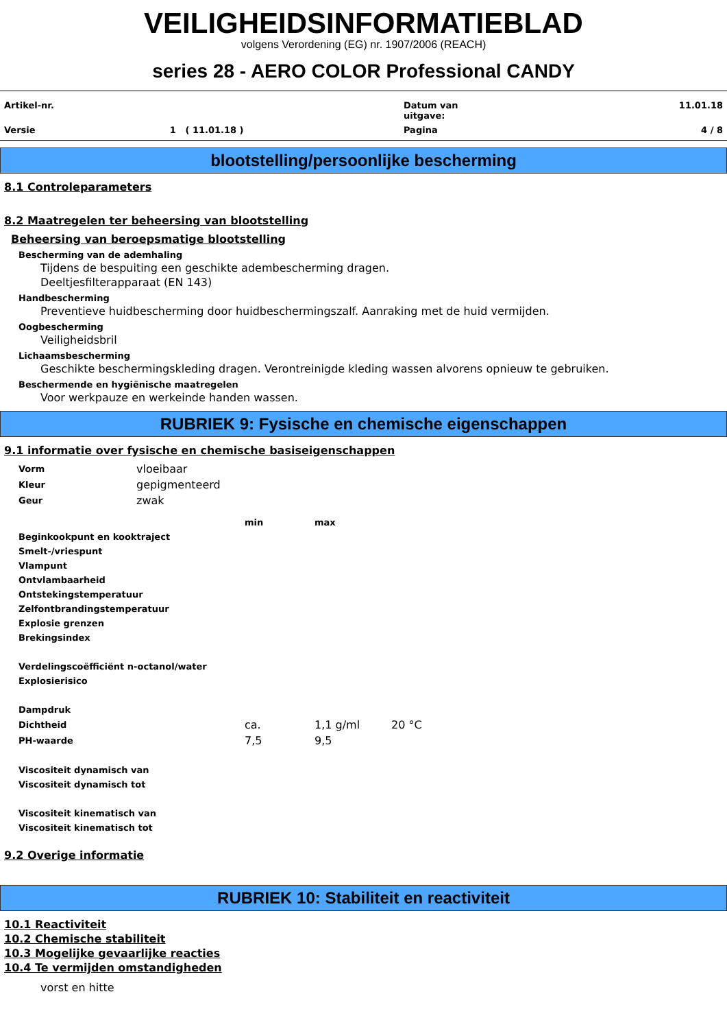VEILIGHEIDSINFORMATIEBLAD
volgens Verordening (EG) nr. 1907/2006 (REACH)
series 28 - AERO COLOR Professional CANDY
| Artikel-nr. | | Datum van uitgave: | 11.01.18 |
| Versie | 1 ( 11.01.18 ) | Pagina | 4 / 8 |
blootstelling/persoonlijke bescherming
8.1 Controleparameters
8.2 Maatregelen ter beheersing van blootstelling
Beheersing van beroepsmatige blootstelling
Bescherming van de ademhaling
Tijdens de bespuiting een geschikte adembescherming dragen.
Deeltjesfilterapparaat (EN 143)
Handbescherming
Preventieve huidbescherming door huidbeschermingszalf. Aanraking met de huid vermijden.
Oogbescherming
Veiligheidsbril
Lichaamsbescherming
Geschikte beschermingskleding dragen. Verontreinigde kleding wassen alvorens opnieuw te gebruiken.
Beschermende en hygiënische maatregelen
Voor werkpauze en werkeinde handen wassen.
RUBRIEK 9: Fysische en chemische eigenschappen
9.1 informatie over fysische en chemische basiseigenschappen
| Vorm | vloeibaar |
| Kleur | gepigmenteerd |
| Geur | zwak |
| | min | max | |
| Beginkookpunt en kooktraject | | | |
| Smelt-/vriespunt | | | |
| Vlampunt | | | |
| Ontvlambaarheid | | | |
| Ontstekingstemperatuur | | | |
| Zelfontbrandingstemperatuur | | | |
| Explosie grenzen | | | |
| Brekingsindex | | | |
| Verdelingscoëfficiënt n-octanol/water | | | |
| Explosierisico | | | |
| Dampdruk | | | |
| Dichtheid | ca. | 1,1 g/ml | 20 °C |
| PH-waarde | 7,5 | 9,5 | |
| Viscositeit dynamisch van | | | |
| Viscositeit dynamisch tot | | | |
| Viscositeit kinematisch van | | | |
| Viscositeit kinematisch tot | | | |
9.2 Overige informatie
RUBRIEK 10: Stabiliteit en reactiviteit
10.1 Reactiviteit
10.2 Chemische stabiliteit
10.3 Mogelijke gevaarlijke reacties
10.4 Te vermijden omstandigheden
vorst en hitte